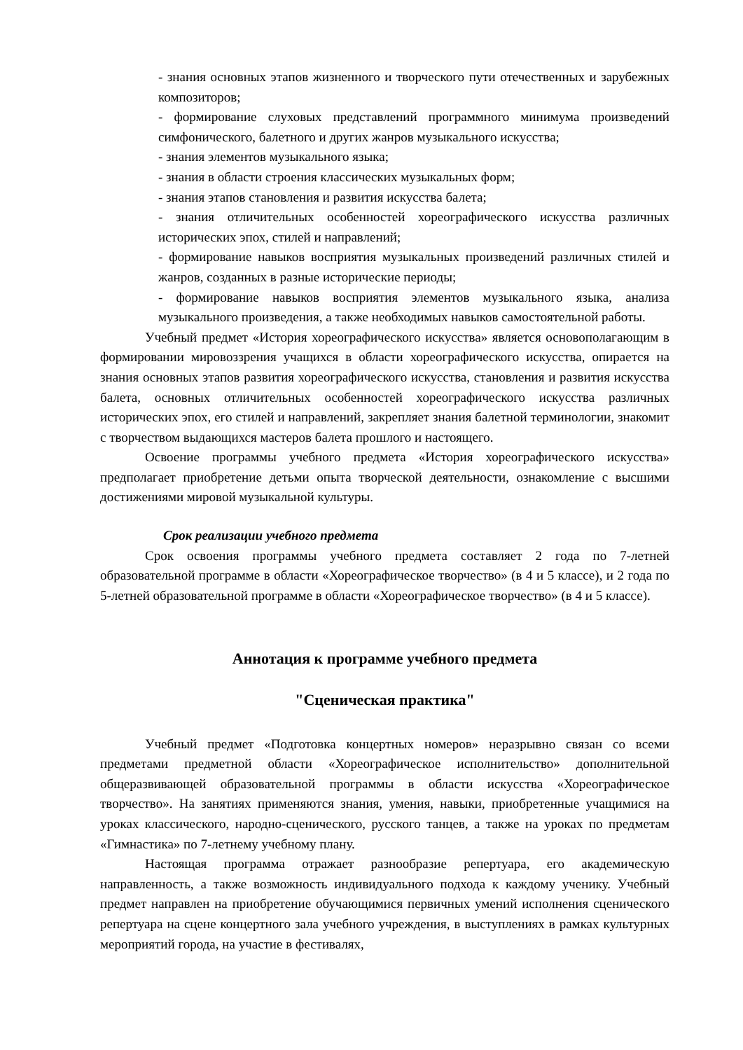- знания основных этапов жизненного и творческого пути отечественных и зарубежных композиторов;
- формирование слуховых представлений программного минимума произведений симфонического, балетного и других жанров музыкального искусства;
- знания элементов музыкального языка;
- знания в области строения классических музыкальных форм;
- знания этапов становления и развития искусства балета;
- знания отличительных особенностей хореографического искусства различных исторических эпох, стилей и направлений;
- формирование навыков восприятия музыкальных произведений различных стилей и жанров, созданных в разные исторические периоды;
- формирование навыков восприятия элементов музыкального языка, анализа музыкального произведения, а также необходимых навыков самостоятельной работы.
Учебный предмет «История хореографического искусства» является основополагающим в формировании мировоззрения учащихся в области хореографического искусства, опирается на знания основных этапов развития хореографического искусства, становления и развития искусства балета, основных отличительных особенностей хореографического искусства различных исторических эпох, его стилей и направлений, закрепляет знания балетной терминологии, знакомит с творчеством выдающихся мастеров балета прошлого и настоящего.
Освоение программы учебного предмета «История хореографического искусства» предполагает приобретение детьми опыта творческой деятельности, ознакомление с высшими достижениями мировой музыкальной культуры.
Срок реализации учебного предмета
Срок освоения программы учебного предмета составляет 2 года по 7-летней образовательной программе в области «Хореографическое творчество» (в 4 и 5 классе), и 2 года по 5-летней образовательной программе в области «Хореографическое творчество» (в 4 и 5 классе).
Аннотация к программе учебного предмета
"Сценическая практика"
Учебный предмет «Подготовка концертных номеров» неразрывно связан со всеми предметами предметной области «Хореографическое исполнительство» дополнительной общеразвивающей образовательной программы в области искусства «Хореографическое творчество». На занятиях применяются знания, умения, навыки, приобретенные учащимися на уроках классического, народно-сценического, русского танцев, а также на уроках по предметам «Гимнастика» по 7-летнему учебному плану.
Настоящая программа отражает разнообразие репертуара, его академическую направленность, а также возможность индивидуального подхода к каждому ученику. Учебный предмет направлен на приобретение обучающимися первичных умений исполнения сценического репертуара на сцене концертного зала учебного учреждения, в выступлениях в рамках культурных мероприятий города, на участие в фестивалях,